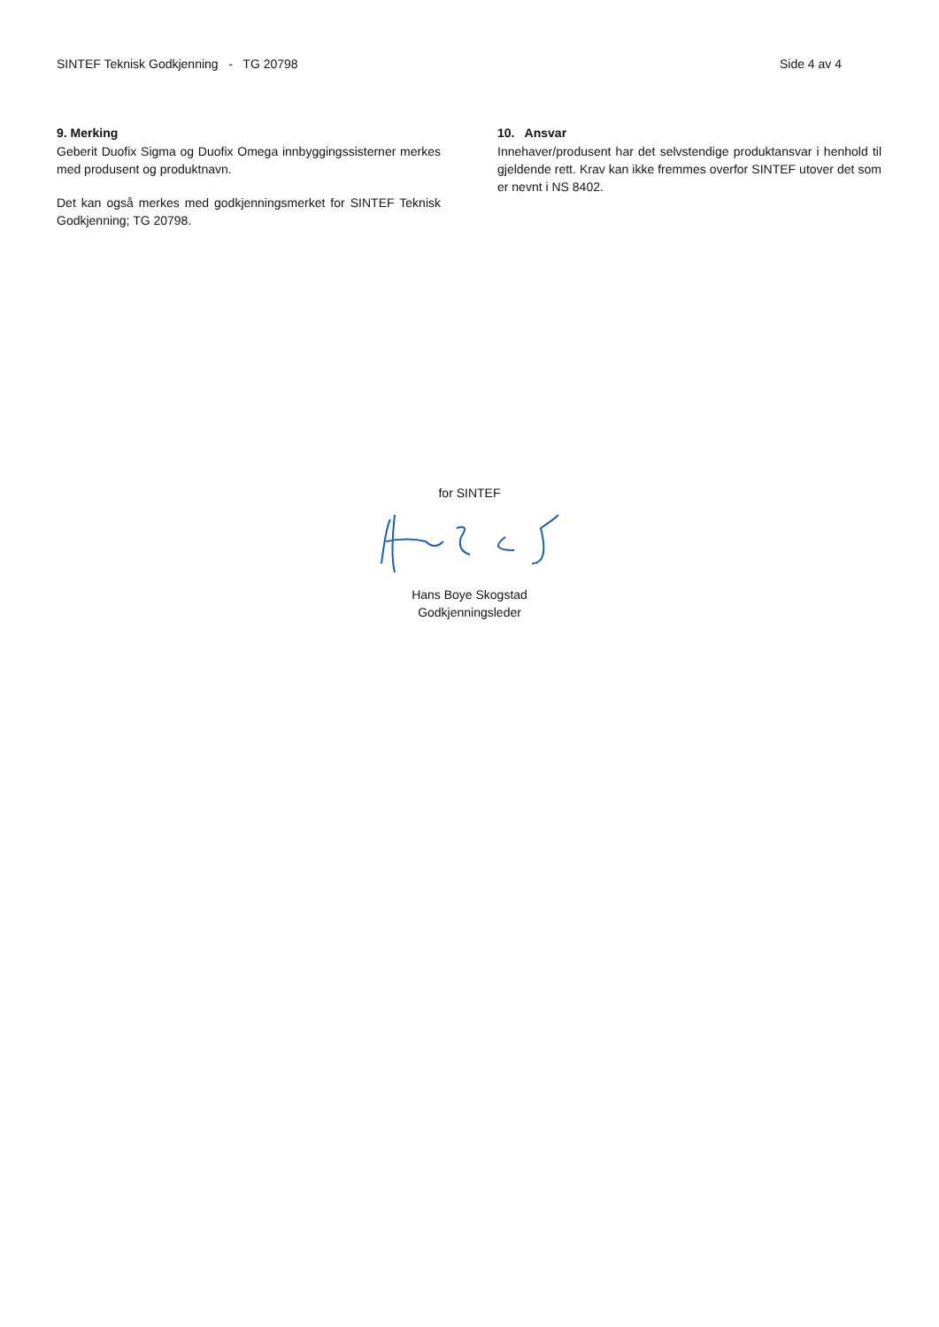SINTEF Teknisk Godkjenning - TG 20798 Side 4 av 4
9. Merking
Geberit Duofix Sigma og Duofix Omega innbyggingssisterner merkes med produsent og produktnavn.
Det kan også merkes med godkjenningsmerket for SINTEF Teknisk Godkjenning; TG 20798.
10. Ansvar
Innehaver/produsent har det selvstendige produktansvar i henhold til gjeldende rett. Krav kan ikke fremmes overfor SINTEF utover det som er nevnt i NS 8402.
for SINTEF
Hans Boye Skogstad
Godkjenningsleder